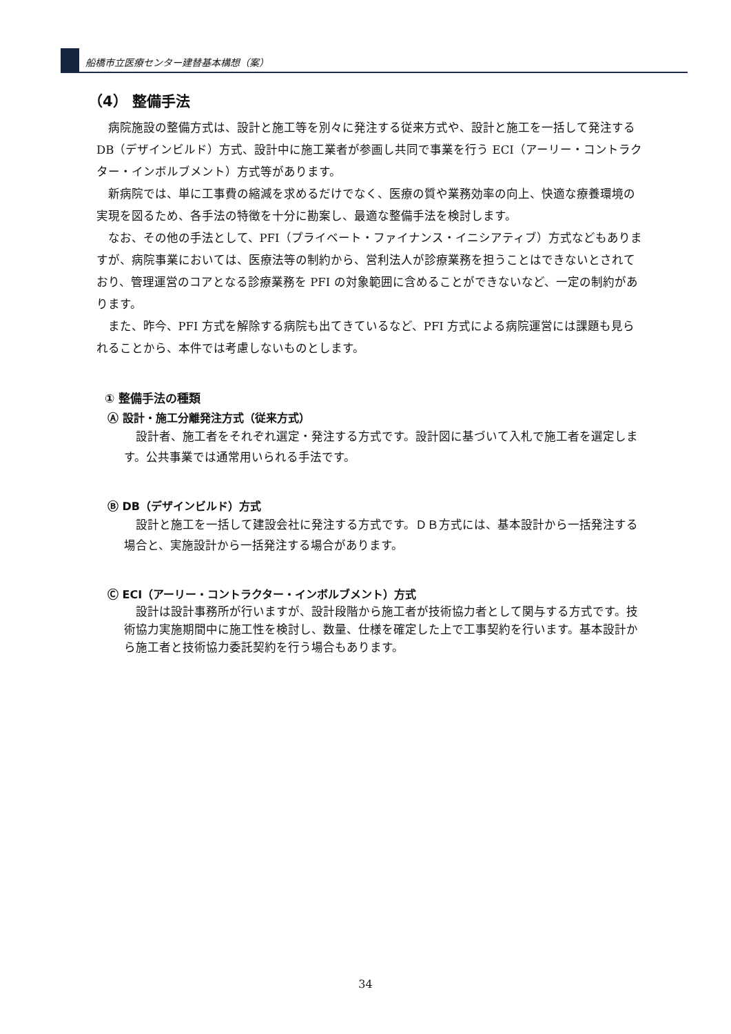船橋市立医療センター建替基本構想（案）
（4） 整備手法
病院施設の整備方式は、設計と施工等を別々に発注する従来方式や、設計と施工を一括して発注する DB（デザインビルド）方式、設計中に施工業者が参画し共同で事業を行う ECI（アーリー・コントラクター・インボルブメント）方式等があります。
新病院では、単に工事費の縮減を求めるだけでなく、医療の質や業務効率の向上、快適な療養環境の実現を図るため、各手法の特徴を十分に勘案し、最適な整備手法を検討します。
なお、その他の手法として、PFI（プライベート・ファイナンス・イニシアティブ）方式などもありますが、病院事業においては、医療法等の制約から、営利法人が診療業務を担うことはできないとされており、管理運営のコアとなる診療業務を PFI の対象範囲に含めることができないなど、一定の制約があります。
また、昨今、PFI 方式を解除する病院も出てきているなど、PFI 方式による病院運営には課題も見られることから、本件では考慮しないものとします。
① 整備手法の種類
Ⓐ 設計・施工分離発注方式（従来方式）
設計者、施工者をそれぞれ選定・発注する方式です。設計図に基づいて入札で施工者を選定します。公共事業では通常用いられる手法です。
Ⓑ DB（デザインビルド）方式
設計と施工を一括して建設会社に発注する方式です。ＤＢ方式には、基本設計から一括発注する場合と、実施設計から一括発注する場合があります。
Ⓒ ECI（アーリー・コントラクター・インボルブメント）方式
設計は設計事務所が行いますが、設計段階から施工者が技術協力者として関与する方式です。技術協力実施期間中に施工性を検討し、数量、仕様を確定した上で工事契約を行います。基本設計から施工者と技術協力委託契約を行う場合もあります。
34